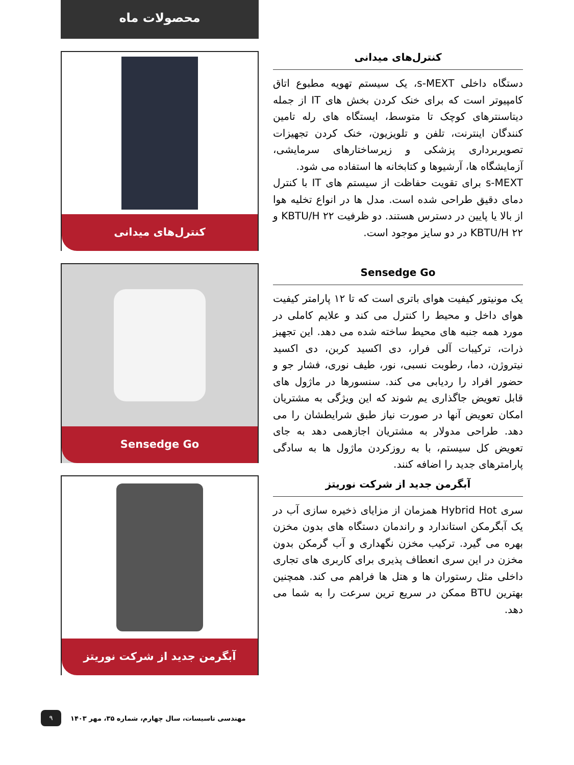کنترل‌های میدانی
دستگاه داخلی s-MEXT، یک سیستم تهویه مطبوع اتاق کامپیوتر است که برای خنک کردن بخش های IT از جمله دیتاسنترهای کوچک تا متوسط، ایستگاه های رله تامین کنندگان اینترنت، تلفن و تلویزیون، خنک کردن تجهیزات تصویربرداری پزشکی و زیرساختارهای سرمایشی، آزمایشگاه ها، آرشیوها و کتابخانه ها استفاده می شود.
s-MEXT برای تقویت حفاظت از سیستم های IT با کنترل دمای دقیق طراحی شده است. مدل ها در انواع تخلیه هوا از بالا یا پایین در دسترس هستند. دو ظرفیت ۲۲ KBTU/H و ۲۲ KBTU/H در دو سایز موجود است.
Sensedge Go
یک مونیتور کیفیت هوای باتری است که تا ۱۲ پارامتر کیفیت هوای داخل و محیط را کنترل می کند و علایم کاملی در مورد همه جنبه های محیط ساخته شده می دهد. این تجهیز ذرات، ترکیبات آلی فرار، دی اکسید کربن، دی اکسید نیتروژن، دما، رطوبت نسبی، نور، طیف نوری، فشار جو و حضور افراد را ردیابی می کند. سنسورها در ماژول های قابل تعویض جاگذاری یم شوند که این ویژگی به مشتریان امکان تعویض آنها در صورت نیاز طبق شرایطشان را می دهد. طراحی مدولار به مشتریان اجازهمی دهد به جای تعویض کل سیستم، با به روزکردن ماژول ها به سادگی پارامترهای جدید را اضافه کنند.
آبگرمن جدید از شرکت نوریتز
سری Hybrid Hot همزمان از مزایای ذخیره سازی آب در یک آبگرمکن استاندارد و راندمان دستگاه های بدون مخزن بهره می گیرد. ترکیب مخزن نگهداری و آب گرمکن بدون مخزن در این سری انعطاف پذیری برای کاربری های تجاری داخلی مثل رستوران ها و هتل ها فراهم می کند. همچنین بهترین BTU ممکن در سریع ترین سرعت را به شما می دهد.
محصولات ماه
کنترل‌های میدانی
Sensedge Go
آبگرمن جدید از شرکت نوریتز
۹ مهندسی تاسیسات، سال چهارم، شماره ۳۵، مهر ۱۴۰۳